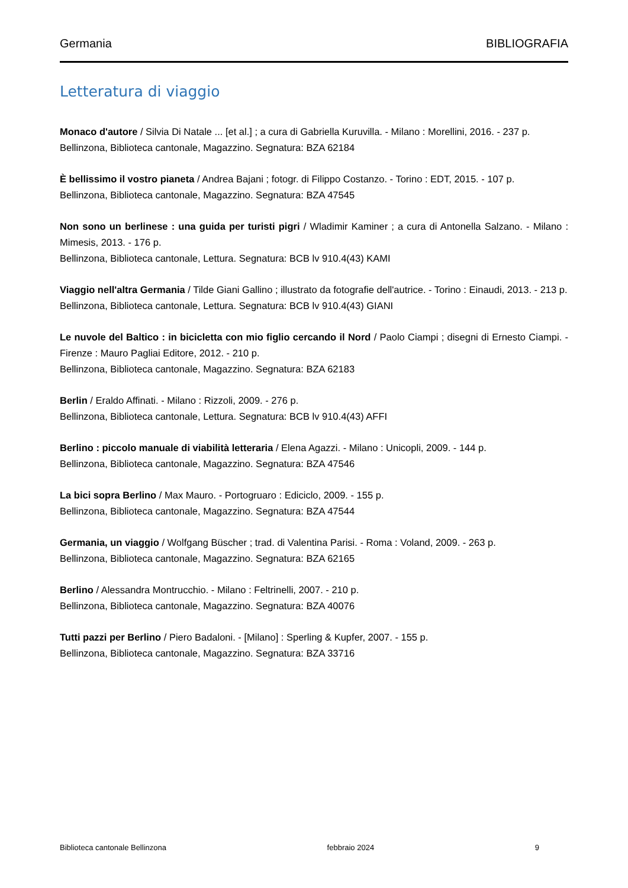Germania BIBLIOGRAFIA
Letteratura di viaggio
Monaco d'autore / Silvia Di Natale ... [et al.] ; a cura di Gabriella Kuruvilla. - Milano : Morellini, 2016. - 237 p.
Bellinzona, Biblioteca cantonale, Magazzino. Segnatura: BZA 62184
È bellissimo il vostro pianeta / Andrea Bajani ; fotogr. di Filippo Costanzo. - Torino : EDT, 2015. - 107 p.
Bellinzona, Biblioteca cantonale, Magazzino. Segnatura: BZA 47545
Non sono un berlinese : una guida per turisti pigri / Wladimir Kaminer ; a cura di Antonella Salzano. - Milano : Mimesis, 2013. - 176 p.
Bellinzona, Biblioteca cantonale, Lettura. Segnatura: BCB lv 910.4(43) KAMI
Viaggio nell'altra Germania / Tilde Giani Gallino ; illustrato da fotografie dell'autrice. - Torino : Einaudi, 2013. - 213 p.
Bellinzona, Biblioteca cantonale, Lettura. Segnatura: BCB lv 910.4(43) GIANI
Le nuvole del Baltico : in bicicletta con mio figlio cercando il Nord / Paolo Ciampi ; disegni di Ernesto Ciampi. - Firenze : Mauro Pagliai Editore, 2012. - 210 p.
Bellinzona, Biblioteca cantonale, Magazzino. Segnatura: BZA 62183
Berlin / Eraldo Affinati. - Milano : Rizzoli, 2009. - 276 p.
Bellinzona, Biblioteca cantonale, Lettura. Segnatura: BCB lv 910.4(43) AFFI
Berlino : piccolo manuale di viabilità letteraria / Elena Agazzi. - Milano : Unicopli, 2009. - 144 p.
Bellinzona, Biblioteca cantonale, Magazzino. Segnatura: BZA 47546
La bici sopra Berlino / Max Mauro. - Portogruaro : Ediciclo, 2009. - 155 p.
Bellinzona, Biblioteca cantonale, Magazzino. Segnatura: BZA 47544
Germania, un viaggio / Wolfgang Büscher ; trad. di Valentina Parisi. - Roma : Voland, 2009. - 263 p.
Bellinzona, Biblioteca cantonale, Magazzino. Segnatura: BZA 62165
Berlino / Alessandra Montrucchio. - Milano : Feltrinelli, 2007. - 210 p.
Bellinzona, Biblioteca cantonale, Magazzino. Segnatura: BZA 40076
Tutti pazzi per Berlino / Piero Badaloni. - [Milano] : Sperling & Kupfer, 2007. - 155 p.
Bellinzona, Biblioteca cantonale, Magazzino. Segnatura: BZA 33716
Biblioteca cantonale Bellinzona febbraio 2024 9